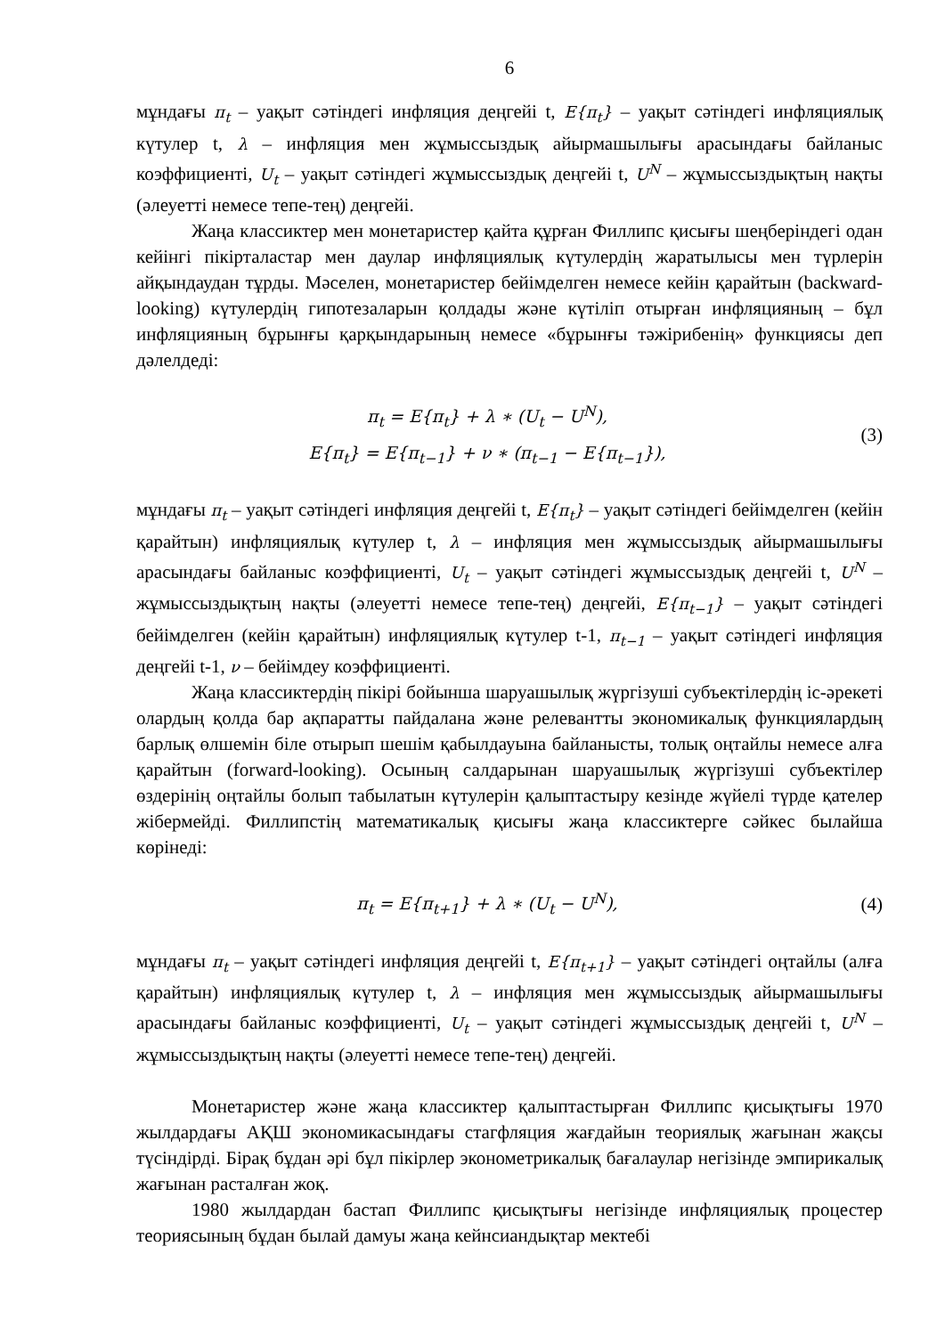6
мұндағы π<sub>t</sub> – уақыт сәтіндегі инфляция деңгейі t, E{π<sub>t</sub>} – уақыт сәтіндегі инфляциялық күтулер t, λ – инфляция мен жұмыссыздық айырмашылығы арасындағы байланыс коэффициенті, U<sub>t</sub> – уақыт сәтіндегі жұмыссыздық деңгейі t, U<sup>N</sup> – жұмыссыздықтың нақты (әлеуетті немесе тепе-тең) деңгейі.
Жаңа классиктер мен монетаристер қайта құрған Филлипс қисығы шеңберіндегі одан кейінгі пікірталастар мен даулар инфляциялық күтулердің жаратылысы мен түрлерін айқындаудан тұрды. Мәселен, монетаристер бейімделген немесе кейін қарайтын (backward-looking) күтулердің гипотезаларын қолдады және күтіліп отырған инфляцияның – бұл инфляцияның бұрынғы қарқындарының немесе «бұрынғы тәжірибенің» функциясы деп дәлелдеді:
π<sub>t</sub> = E{π<sub>t</sub>} + λ ∗ (U<sub>t</sub> − U<sup>N</sup>),
E{π<sub>t</sub>} = E{π<sub>t−1</sub>} + ν ∗ (π<sub>t−1</sub> − E{π<sub>t−1</sub>}),
(3)
мұндағы π<sub>t</sub> – уақыт сәтіндегі инфляция деңгейі t, E{π<sub>t</sub>} – уақыт сәтіндегі бейімделген (кейін қарайтын) инфляциялық күтулер t, λ – инфляция мен жұмыссыздық айырмашылығы арасындағы байланыс коэффициенті, U<sub>t</sub> – уақыт сәтіндегі жұмыссыздық деңгейі t, U<sup>N</sup> – жұмыссыздықтың нақты (әлеуетті немесе тепе-тең) деңгейі, E{π<sub>t−1</sub>} – уақыт сәтіндегі бейімделген (кейін қарайтын) инфляциялық күтулер t-1, π<sub>t−1</sub> – уақыт сәтіндегі инфляция деңгейі t-1, ν – бейімдеу коэффициенті.
Жаңа классиктердің пікірі бойынша шаруашылық жүргізуші субъектілердің іс-әрекеті олардың қолда бар ақпаратты пайдалана және релевантты экономикалық функциялардың барлық өлшемін біле отырып шешім қабылдауына байланысты, толық оңтайлы немесе алға қарайтын (forward-looking). Осының салдарынан шаруашылық жүргізуші субъектілер өздерінің оңтайлы болып табылатын күтулерін қалыптастыру кезінде жүйелі түрде қателер жібермейді. Филлипстің математикалық қисығы жаңа классиктерге сәйкес былайша көрінеді:
π<sub>t</sub> = E{π<sub>t+1</sub>} + λ ∗ (U<sub>t</sub> − U<sup>N</sup>),
(4)
мұндағы π<sub>t</sub> – уақыт сәтіндегі инфляция деңгейі t, E{π<sub>t+1</sub>} – уақыт сәтіндегі оңтайлы (алға қарайтын) инфляциялық күтулер t, λ – инфляция мен жұмыссыздық айырмашылығы арасындағы байланыс коэффициенті, U<sub>t</sub> – уақыт сәтіндегі жұмыссыздық деңгейі t, U<sup>N</sup> – жұмыссыздықтың нақты (әлеуетті немесе тепе-тең) деңгейі.
Монетаристер және жаңа классиктер қалыптастырған Филлипс қисықтығы 1970 жылдардағы АҚШ экономикасындағы стагфляция жағдайын теориялық жағынан жақсы түсіндірді. Бірақ бұдан әрі бұл пікірлер эконометрикалық бағалаулар негізінде эмпирикалық жағынан расталған жоқ.
1980 жылдардан бастап Филлипс қисықтығы негізінде инфляциялық процестер теориясының бұдан былай дамуы жаңа кейнсиандықтар мектебі